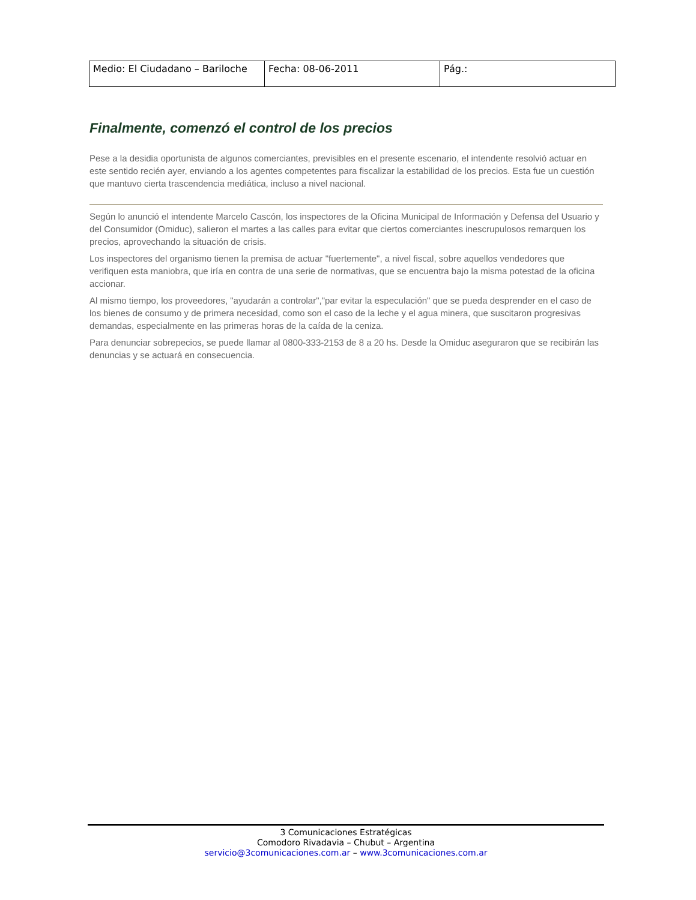| Medio: El Ciudadano – Bariloche | Fecha: 08-06-2011 | Pág.: |
Finalmente, comenzó el control de los precios
Pese a la desidia oportunista de algunos comerciantes, previsibles en el presente escenario, el intendente resolvió actuar en este sentido recién ayer, enviando a los agentes competentes para fiscalizar la estabilidad de los precios. Esta fue un cuestión que mantuvo cierta trascendencia mediática, incluso a nivel nacional.
Según lo anunció el intendente Marcelo Cascón, los inspectores de la Oficina Municipal de Información y Defensa del Usuario y del Consumidor (Omiduc), salieron el martes a las calles para evitar que ciertos comerciantes inescrupulosos remarquen los precios, aprovechando la situación de crisis.
Los inspectores del organismo tienen la premisa de actuar "fuertemente", a nivel fiscal, sobre aquellos vendedores que verifiquen esta maniobra, que iría en contra de una serie de normativas, que se encuentra bajo la misma potestad de la oficina accionar.
Al mismo tiempo, los proveedores, "ayudarán a controlar","par evitar la especulación" que se pueda desprender en el caso de los bienes de consumo y de primera necesidad, como son el caso de la leche y el agua minera, que suscitaron progresivas demandas, especialmente en las primeras horas de la caída de la ceniza.
Para denunciar sobrepecios, se puede llamar al 0800-333-2153 de 8 a 20 hs. Desde la Omiduc aseguraron que se recibirán las denuncias y se actuará en consecuencia.
3 Comunicaciones Estratégicas
Comodoro Rivadavia – Chubut – Argentina
servicio@3comunicaciones.com.ar – www.3comunicaciones.com.ar